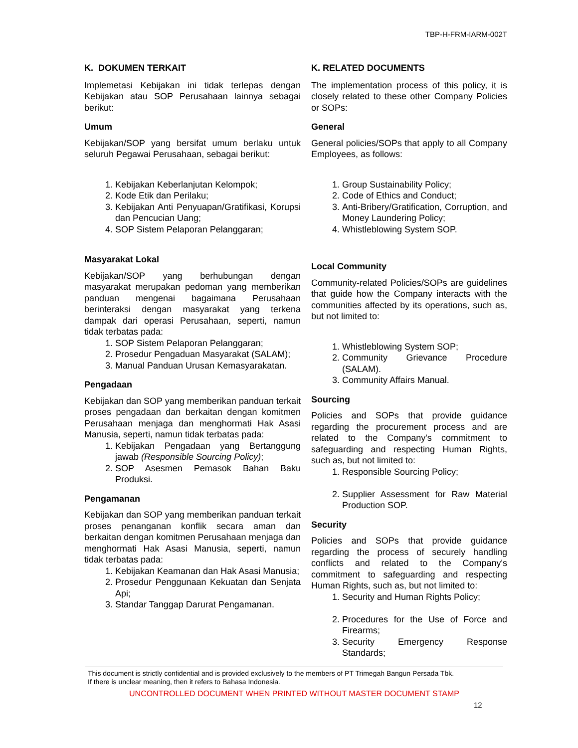TBP-H-FRM-IARM-002T
K. DOKUMEN TERKAIT
Implemetasi Kebijakan ini tidak terlepas dengan Kebijakan atau SOP Perusahaan lainnya sebagai berikut:
Umum
Kebijakan/SOP yang bersifat umum berlaku untuk seluruh Pegawai Perusahaan, sebagai berikut:
1. Kebijakan Keberlanjutan Kelompok;
2. Kode Etik dan Perilaku;
3. Kebijakan Anti Penyuapan/Gratifikasi, Korupsi dan Pencucian Uang;
4. SOP Sistem Pelaporan Pelanggaran;
Masyarakat Lokal
Kebijakan/SOP yang berhubungan dengan masyarakat merupakan pedoman yang memberikan panduan mengenai bagaimana Perusahaan berinteraksi dengan masyarakat yang terkena dampak dari operasi Perusahaan, seperti, namun tidak terbatas pada:
1. SOP Sistem Pelaporan Pelanggaran;
2. Prosedur Pengaduan Masyarakat (SALAM);
3. Manual Panduan Urusan Kemasyarakatan.
Pengadaan
Kebijakan dan SOP yang memberikan panduan terkait proses pengadaan dan berkaitan dengan komitmen Perusahaan menjaga dan menghormati Hak Asasi Manusia, seperti, namun tidak terbatas pada:
1. Kebijakan Pengadaan yang Bertanggung jawab (Responsible Sourcing Policy);
2. SOP Asesmen Pemasok Bahan Baku Produksi.
Pengamanan
Kebijakan dan SOP yang memberikan panduan terkait proses penanganan konflik secara aman dan berkaitan dengan komitmen Perusahaan menjaga dan menghormati Hak Asasi Manusia, seperti, namun tidak terbatas pada:
1. Kebijakan Keamanan dan Hak Asasi Manusia;
2. Prosedur Penggunaan Kekuatan dan Senjata Api;
3. Standar Tanggap Darurat Pengamanan.
K. RELATED DOCUMENTS
The implementation process of this policy, it is closely related to these other Company Policies or SOPs:
General
General policies/SOPs that apply to all Company Employees, as follows:
1. Group Sustainability Policy;
2. Code of Ethics and Conduct;
3. Anti-Bribery/Gratification, Corruption, and Money Laundering Policy;
4. Whistleblowing System SOP.
Local Community
Community-related Policies/SOPs are guidelines that guide how the Company interacts with the communities affected by its operations, such as, but not limited to:
1. Whistleblowing System SOP;
2. Community Grievance Procedure (SALAM).
3. Community Affairs Manual.
Sourcing
Policies and SOPs that provide guidance regarding the procurement process and are related to the Company's commitment to safeguarding and respecting Human Rights, such as, but not limited to:
1. Responsible Sourcing Policy;
2. Supplier Assessment for Raw Material Production SOP.
Security
Policies and SOPs that provide guidance regarding the process of securely handling conflicts and related to the Company's commitment to safeguarding and respecting Human Rights, such as, but not limited to:
1. Security and Human Rights Policy;
2. Procedures for the Use of Force and Firearms;
3. Security Emergency Response Standards;
This document is strictly confidential and is provided exclusively to the members of PT Trimegah Bangun Persada Tbk.
If there is unclear meaning, then it refers to Bahasa Indonesia.
UNCONTROLLED DOCUMENT WHEN PRINTED WITHOUT MASTER DOCUMENT STAMP
12